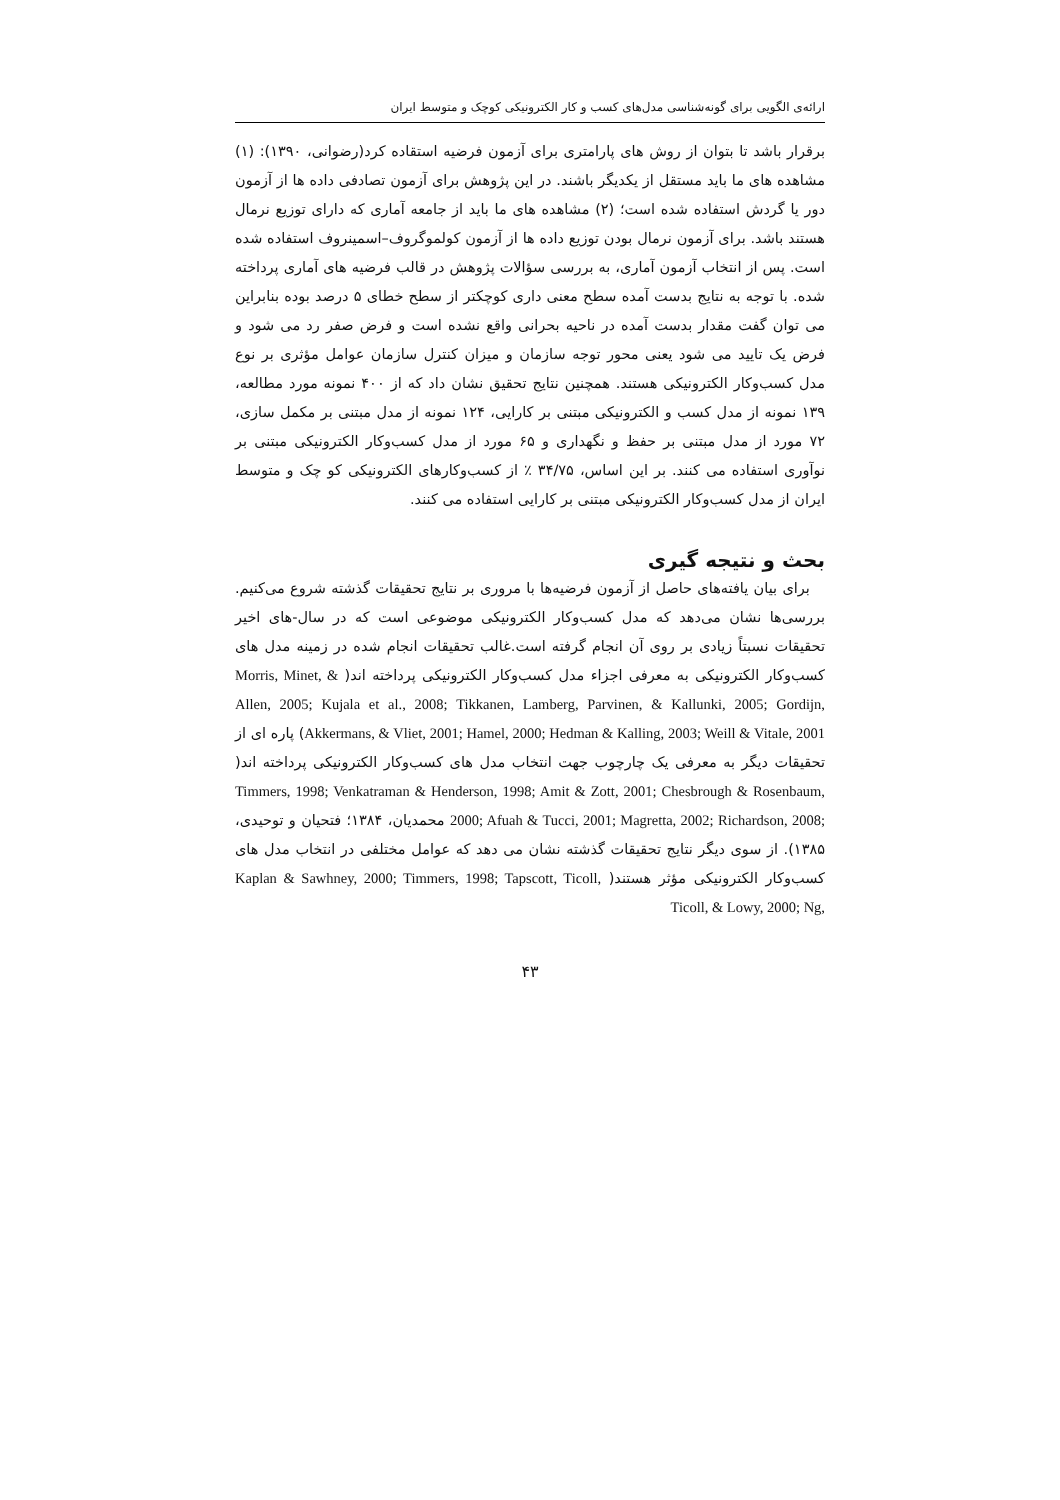ارائه‌ی الگویی برای گونه‌شناسی مدل‌های کسب و کار الکترونیکی کوچک و متوسط ایران
برقرار باشد تا بتوان از روش های پارامتری برای آزمون فرضیه استقاده کرد(رضوانی، ۱۳۹۰): (۱) مشاهده های ما باید مستقل از یکدیگر باشند. در این پژوهش برای آزمون تصادفی داده ها از آزمون دور یا گردش استفاده شده است؛ (۲) مشاهده های ما باید از جامعه آماری که دارای توزیع نرمال هستند باشد. برای آزمون نرمال بودن توزیع داده ها از آزمون کولموگروف–اسمینروف استفاده شده است. پس از انتخاب آزمون آماری، به بررسی سؤالات پژوهش در قالب فرضیه های آماری پرداخته شده. با توجه به نتایج بدست آمده سطح معنی داری کوچکتر از سطح خطای ۵ درصد بوده بنابراین می توان گفت مقدار بدست آمده در ناحیه بحرانی واقع نشده است و فرض صفر رد می شود و فرض یک تایید می شود یعنی محور توجه سازمان و میزان کنترل سازمان عوامل مؤثری بر نوع مدل کسب‌وکار الکترونیکی هستند. همچنین نتایج تحقیق نشان داد که از ۴۰۰ نمونه مورد مطالعه، ۱۳۹ نمونه از مدل کسب و الکترونیکی مبتنی بر کارایی، ۱۲۴ نمونه از مدل مبتنی بر مکمل سازی، ۷۲ مورد از مدل مبتنی بر حفظ و نگهداری و ۶۵ مورد از مدل کسب‌وکار الکترونیکی مبتنی بر نوآوری استفاده می کنند. بر این اساس، ۳۴/۷۵ ٪ از کسب‌وکارهای الکترونیکی کو چک و متوسط ایران از مدل کسب‌وکار الکترونیکی مبتنی بر کارایی استفاده می کنند.
بحث و نتیجه گیری
برای بیان یافته‌های حاصل از آزمون فرضیه‌ها با مروری بر نتایج تحقیقات گذشته شروع می‌کنیم. بررسی‌ها نشان می‌دهد که مدل کسب‌وکار الکترونیکی موضوعی است که در سال-های اخیر تحقیقات نسبتاً زیادی بر روی آن انجام گرفته است.غالب تحقیقات انجام شده در زمینه مدل های کسب‌وکار الکترونیکی به معرفی اجزاء مدل کسب‌وکار الکترونیکی پرداخته اند( Morris, Minet, & Allen, 2005; Kujala et al., 2008; Tikkanen, Lamberg, Parvinen, & Kallunki, 2005; Gordijn, Akkermans, & Vliet, 2001; Hamel, 2000; Hedman & Kalling, 2003; Weill & Vitale, 2001) پاره ای از تحقیقات دیگر به معرفی یک چارچوب جهت انتخاب مدل های کسب‌وکار الکترونیکی پرداخته اند( Timmers, 1998; Venkatraman & Henderson, 1998; Amit & Zott, 2001; Chesbrough & Rosenbaum, 2000; Afuah & Tucci, 2001; Magretta, 2002; Richardson, 2008; محمدیان، ۱۳۸۴؛ فتحیان و توحیدی، ۱۳۸۵). از سوی دیگر نتایج تحقیقات گذشته نشان می دهد که عوامل مختلفی در انتخاب مدل های کسب‌وکار الکترونیکی مؤثر هستند( Kaplan & Sawhney, 2000; Timmers, 1998; Tapscott, Ticoll, Ticoll, & Lowy, 2000; Ng,
۴۳